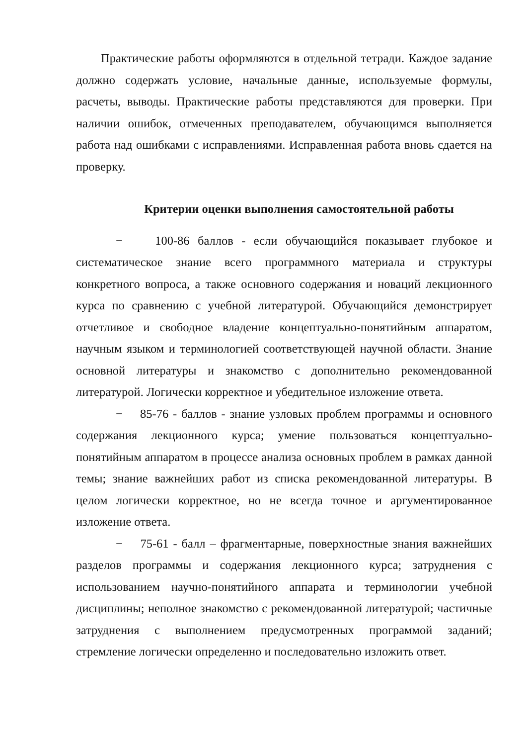Практические работы оформляются в отдельной тетради. Каждое задание должно содержать условие, начальные данные, используемые формулы, расчеты, выводы. Практические работы представляются для проверки. При наличии ошибок, отмеченных преподавателем, обучающимся выполняется работа над ошибками с исправлениями. Исправленная работа вновь сдается на проверку.
Критерии оценки выполнения самостоятельной работы
− 100-86 баллов - если обучающийся показывает глубокое и систематическое знание всего программного материала и структуры конкретного вопроса, а также основного содержания и новаций лекционного курса по сравнению с учебной литературой. Обучающийся демонстрирует отчетливое и свободное владение концептуально-понятийным аппаратом, научным языком и терминологией соответствующей научной области. Знание основной литературы и знакомство с дополнительно рекомендованной литературой. Логически корректное и убедительное изложение ответа.
− 85-76 - баллов - знание узловых проблем программы и основного содержания лекционного курса; умение пользоваться концептуально-понятийным аппаратом в процессе анализа основных проблем в рамках данной темы; знание важнейших работ из списка рекомендованной литературы. В целом логически корректное, но не всегда точное и аргументированное изложение ответа.
− 75-61 - балл – фрагментарные, поверхностные знания важнейших разделов программы и содержания лекционного курса; затруднения с использованием научно-понятийного аппарата и терминологии учебной дисциплины; неполное знакомство с рекомендованной литературой; частичные затруднения с выполнением предусмотренных программой заданий; стремление логически определенно и последовательно изложить ответ.